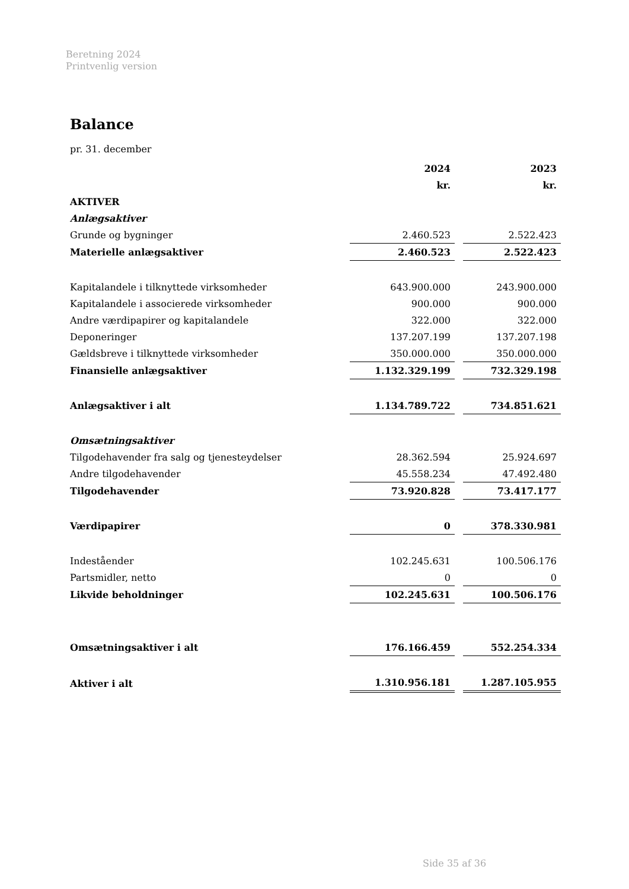Beretning 2024
Printvenlig version
Balance
pr. 31. december
| | 2024 | | 2023 |
| | kr. | | kr. |
| AKTIVER | | | |
| Anlægsaktiver | | | |
| Grunde og bygninger | 2.460.523 | | 2.522.423 |
| Materielle anlægsaktiver | 2.460.523 | | 2.522.423 |
| Kapitalandele i tilknyttede virksomheder | 643.900.000 | | 243.900.000 |
| Kapitalandele i associerede virksomheder | 900.000 | | 900.000 |
| Andre værdipapirer og kapitalandele | 322.000 | | 322.000 |
| Deponeringer | 137.207.199 | | 137.207.198 |
| Gældsbreve i tilknyttede virksomheder | 350.000.000 | | 350.000.000 |
| Finansielle anlægsaktiver | 1.132.329.199 | | 732.329.198 |
| Anlægsaktiver i alt | 1.134.789.722 | | 734.851.621 |
| Omsætningsaktiver | | | |
| Tilgodehavender fra salg og tjenesteydelser | 28.362.594 | | 25.924.697 |
| Andre tilgodehavender | 45.558.234 | | 47.492.480 |
| Tilgodehavender | 73.920.828 | | 73.417.177 |
| Værdipapirer | 0 | | 378.330.981 |
| Indeståender | 102.245.631 | | 100.506.176 |
| Partsmidler, netto | 0 | | 0 |
| Likvide beholdninger | 102.245.631 | | 100.506.176 |
| Omsætningsaktiver i alt | 176.166.459 | | 552.254.334 |
| Aktiver i alt | 1.310.956.181 | | 1.287.105.955 |
Side 35 af 36